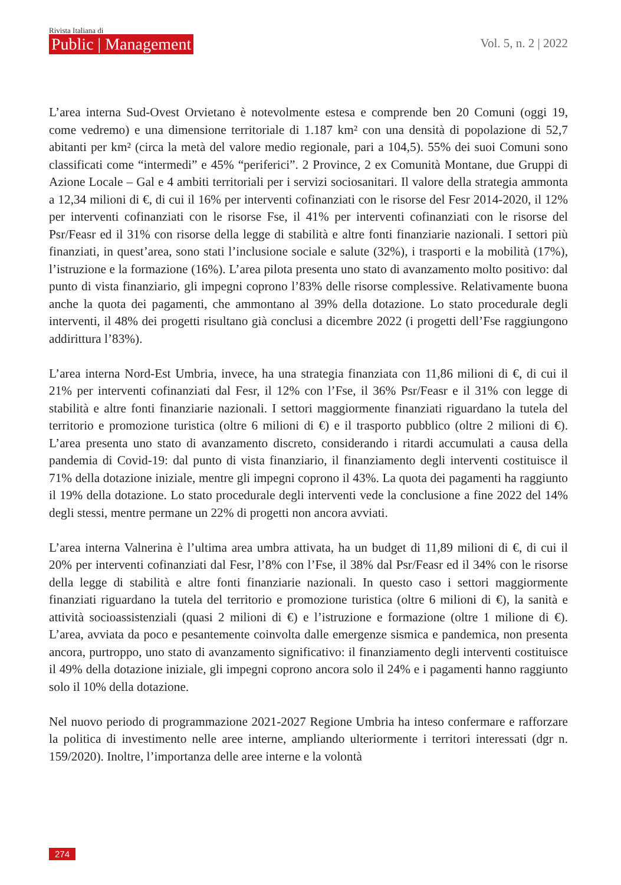Rivista Italiana di
Public | Management
Vol. 5, n. 2 | 2022
L’area interna Sud-Ovest Orvietano è notevolmente estesa e comprende ben 20 Comuni (oggi 19, come vedremo) e una dimensione territoriale di 1.187 km² con una densità di popolazione di 52,7 abitanti per km² (circa la metà del valore medio regionale, pari a 104,5). 55% dei suoi Comuni sono classificati come “intermedi” e 45% “periferici”. 2 Province, 2 ex Comunità Montane, due Gruppi di Azione Locale – Gal e 4 ambiti territoriali per i servizi sociosanitari. Il valore della strategia ammonta a 12,34 milioni di €, di cui il 16% per interventi cofinanziati con le risorse del Fesr 2014-2020, il 12% per interventi cofinanziati con le risorse Fse, il 41% per interventi cofinanziati con le risorse del Psr/Feasr ed il 31% con risorse della legge di stabilità e altre fonti finanziarie nazionali. I settori più finanziati, in quest’area, sono stati l’inclusione sociale e salute (32%), i trasporti e la mobilità (17%), l’istruzione e la formazione (16%). L’area pilota presenta uno stato di avanzamento molto positivo: dal punto di vista finanziario, gli impegni coprono l’83% delle risorse complessive. Relativamente buona anche la quota dei pagamenti, che ammontano al 39% della dotazione. Lo stato procedurale degli interventi, il 48% dei progetti risultano già conclusi a dicembre 2022 (i progetti dell’Fse raggiungono addirittura l’83%).
L’area interna Nord-Est Umbria, invece, ha una strategia finanziata con 11,86 milioni di €, di cui il 21% per interventi cofinanziati dal Fesr, il 12% con l’Fse, il 36% Psr/Feasr e il 31% con legge di stabilità e altre fonti finanziarie nazionali. I settori maggiormente finanziati riguardano la tutela del territorio e promozione turistica (oltre 6 milioni di €) e il trasporto pubblico (oltre 2 milioni di €). L’area presenta uno stato di avanzamento discreto, considerando i ritardi accumulati a causa della pandemia di Covid-19: dal punto di vista finanziario, il finanziamento degli interventi costituisce il 71% della dotazione iniziale, mentre gli impegni coprono il 43%. La quota dei pagamenti ha raggiunto il 19% della dotazione. Lo stato procedurale degli interventi vede la conclusione a fine 2022 del 14% degli stessi, mentre permane un 22% di progetti non ancora avviati.
L’area interna Valnerina è l’ultima area umbra attivata, ha un budget di 11,89 milioni di €, di cui il 20% per interventi cofinanziati dal Fesr, l’8% con l’Fse, il 38% dal Psr/Feasr ed il 34% con le risorse della legge di stabilità e altre fonti finanziarie nazionali. In questo caso i settori maggiormente finanziati riguardano la tutela del territorio e promozione turistica (oltre 6 milioni di €), la sanità e attività socioassistenziali (quasi 2 milioni di €) e l’istruzione e formazione (oltre 1 milione di €). L’area, avviata da poco e pesantemente coinvolta dalle emergenze sismica e pandemica, non presenta ancora, purtroppo, uno stato di avanzamento significativo: il finanziamento degli interventi costituisce il 49% della dotazione iniziale, gli impegni coprono ancora solo il 24% e i pagamenti hanno raggiunto solo il 10% della dotazione.
Nel nuovo periodo di programmazione 2021-2027 Regione Umbria ha inteso confermare e rafforzare la politica di investimento nelle aree interne, ampliando ulteriormente i territori interessati (dgr n. 159/2020). Inoltre, l’importanza delle aree interne e la volontà
274